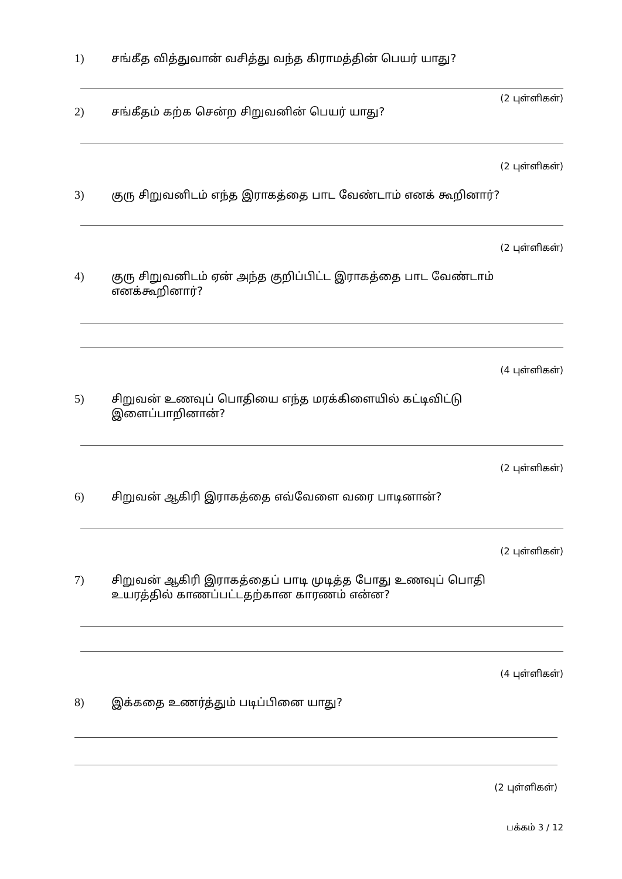1) சங்கீத வித்துவான் வசித்து வந்த கிராமத்தின் பெயர் யாது?
(2 புள்ளிகள்)
2) சங்கீதம் கற்க சென்ற சிறுவனின் பெயர் யாது?
(2 புள்ளிகள்)
3) குரு சிறுவனிடம் எந்த இராகத்தை பாட வேண்டாம் எனக் கூறினார்?
(2 புள்ளிகள்)
4) குரு சிறுவனிடம் ஏன் அந்த குறிப்பிட்ட இராகத்தை பாட வேண்டாம்
எனக்கூறினார்?
(4 புள்ளிகள்)
5) சிறுவன் உணவுப் பொதியை எந்த மரக்கிளையில் கட்டிவிட்டு
இளைப்பாறினான்?
(2 புள்ளிகள்)
6) சிறுவன் ஆகிரி இராகத்தை எவ்வேளை வரை பாடினான்?
(2 புள்ளிகள்)
7) சிறுவன் ஆகிரி இராகத்தைப் பாடி முடித்த போது உணவுப் பொதி
உயரத்தில் காணப்பட்டதற்கான காரணம் என்ன?
(4 புள்ளிகள்)
8) இக்கதை உணர்த்தும் படிப்பினை யாது?
(2 புள்ளிகள்)
பக்கம் 3 / 12